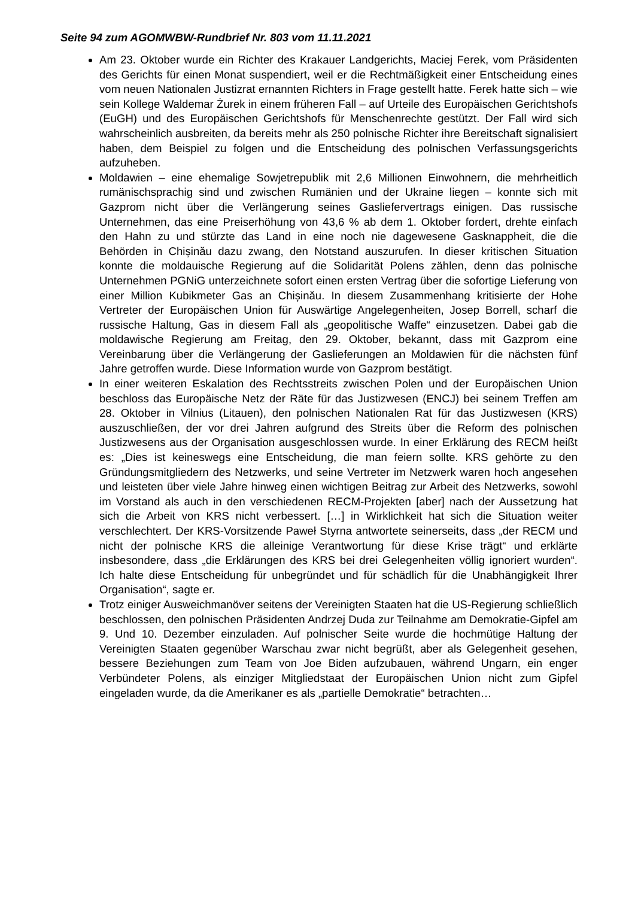Seite 94 zum AGOMWBW-Rundbrief Nr. 803 vom 11.11.2021
Am 23. Oktober wurde ein Richter des Krakauer Landgerichts, Maciej Ferek, vom Präsidenten des Gerichts für einen Monat suspendiert, weil er die Rechtmäßigkeit einer Entscheidung eines vom neuen Nationalen Justizrat ernannten Richters in Frage gestellt hatte. Ferek hatte sich – wie sein Kollege Waldemar Żurek in einem früheren Fall – auf Urteile des Europäischen Gerichtshofs (EuGH) und des Europäischen Gerichtshofs für Menschenrechte gestützt. Der Fall wird sich wahrscheinlich ausbreiten, da bereits mehr als 250 polnische Richter ihre Bereitschaft signalisiert haben, dem Beispiel zu folgen und die Entscheidung des polnischen Verfassungsgerichts aufzuheben.
Moldawien – eine ehemalige Sowjetrepublik mit 2,6 Millionen Einwohnern, die mehrheitlich rumänischsprachig sind und zwischen Rumänien und der Ukraine liegen – konnte sich mit Gazprom nicht über die Verlängerung seines Gasliefervertrags einigen. Das russische Unternehmen, das eine Preiserhöhung von 43,6 % ab dem 1. Oktober fordert, drehte einfach den Hahn zu und stürzte das Land in eine noch nie dagewesene Gasknappheit, die die Behörden in Chișinău dazu zwang, den Notstand auszurufen. In dieser kritischen Situation konnte die moldauische Regierung auf die Solidarität Polens zählen, denn das polnische Unternehmen PGNiG unterzeichnete sofort einen ersten Vertrag über die sofortige Lieferung von einer Million Kubikmeter Gas an Chișinău. In diesem Zusammenhang kritisierte der Hohe Vertreter der Europäischen Union für Auswärtige Angelegenheiten, Josep Borrell, scharf die russische Haltung, Gas in diesem Fall als „geopolitische Waffe“ einzusetzen. Dabei gab die moldawische Regierung am Freitag, den 29. Oktober, bekannt, dass mit Gazprom eine Vereinbarung über die Verlängerung der Gaslieferungen an Moldawien für die nächsten fünf Jahre getroffen wurde. Diese Information wurde von Gazprom bestätigt.
In einer weiteren Eskalation des Rechtsstreits zwischen Polen und der Europäischen Union beschloss das Europäische Netz der Räte für das Justizwesen (ENCJ) bei seinem Treffen am 28. Oktober in Vilnius (Litauen), den polnischen Nationalen Rat für das Justizwesen (KRS) auszuschließen, der vor drei Jahren aufgrund des Streits über die Reform des polnischen Justizwesens aus der Organisation ausgeschlossen wurde. In einer Erklärung des RECM heißt es: „Dies ist keineswegs eine Entscheidung, die man feiern sollte. KRS gehörte zu den Gründungsmitgliedern des Netzwerks, und seine Vertreter im Netzwerk waren hoch angesehen und leisteten über viele Jahre hinweg einen wichtigen Beitrag zur Arbeit des Netzwerks, sowohl im Vorstand als auch in den verschiedenen RECM-Projekten [aber] nach der Aussetzung hat sich die Arbeit von KRS nicht verbessert. […] in Wirklichkeit hat sich die Situation weiter verschlechtert. Der KRS-Vorsitzende Paweł Styrna antwortete seinerseits, dass „der RECM und nicht der polnische KRS die alleinige Verantwortung für diese Krise trägt“ und erklärte insbesondere, dass „die Erklärungen des KRS bei drei Gelegenheiten völlig ignoriert wurden“. Ich halte diese Entscheidung für unbegründet und für schädlich für die Unabhängigkeit Ihrer Organisation“, sagte er.
Trotz einiger Ausweichmanöver seitens der Vereinigten Staaten hat die US-Regierung schließlich beschlossen, den polnischen Präsidenten Andrzej Duda zur Teilnahme am Demokratie-Gipfel am 9. Und 10. Dezember einzuladen. Auf polnischer Seite wurde die hochmütige Haltung der Vereinigten Staaten gegenüber Warschau zwar nicht begrüßt, aber als Gelegenheit gesehen, bessere Beziehungen zum Team von Joe Biden aufzubauen, während Ungarn, ein enger Verbündeter Polens, als einziger Mitgliedstaat der Europäischen Union nicht zum Gipfel eingeladen wurde, da die Amerikaner es als „partielle Demokratie“ betrachten…